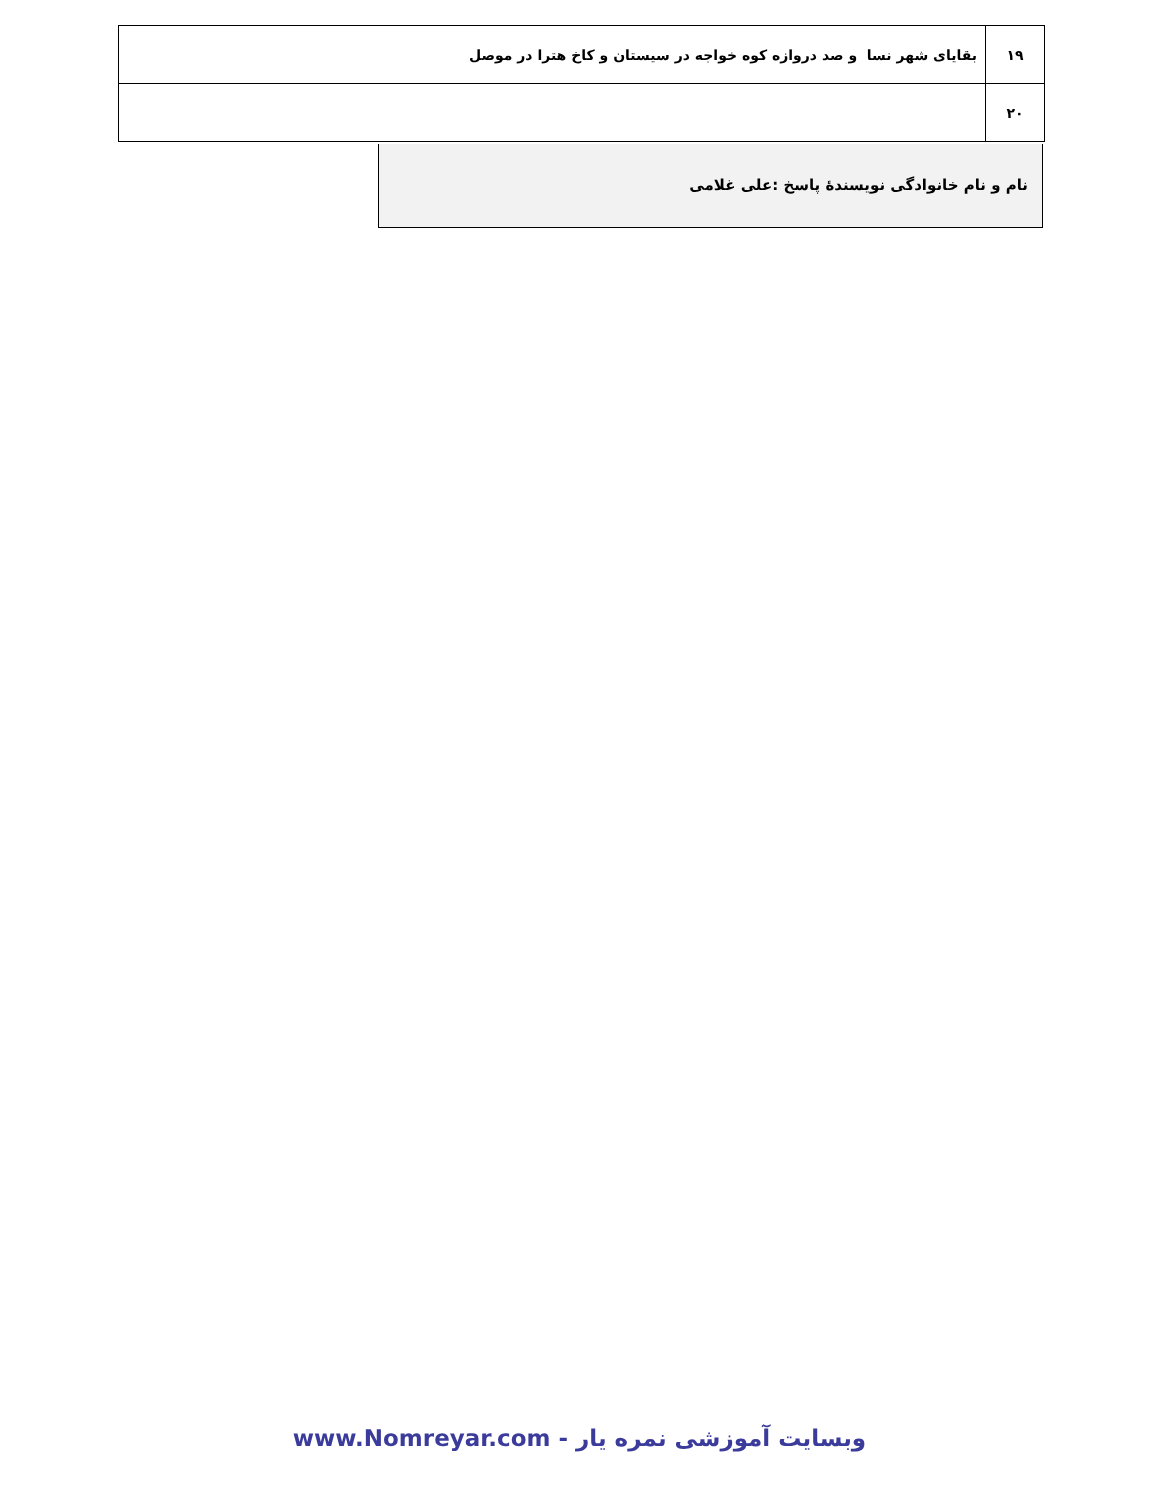| ۱۹ | بقایای شهر نسا و صد دروازه کوه خواجه در سیستان و کاخ هترا در موصل |
| ۲۰ | |
نام و نام خانوادگی نویسندۀ پاسخ :علی غلامی
وبسایت آموزشی نمره یار - www.Nomreyar.com